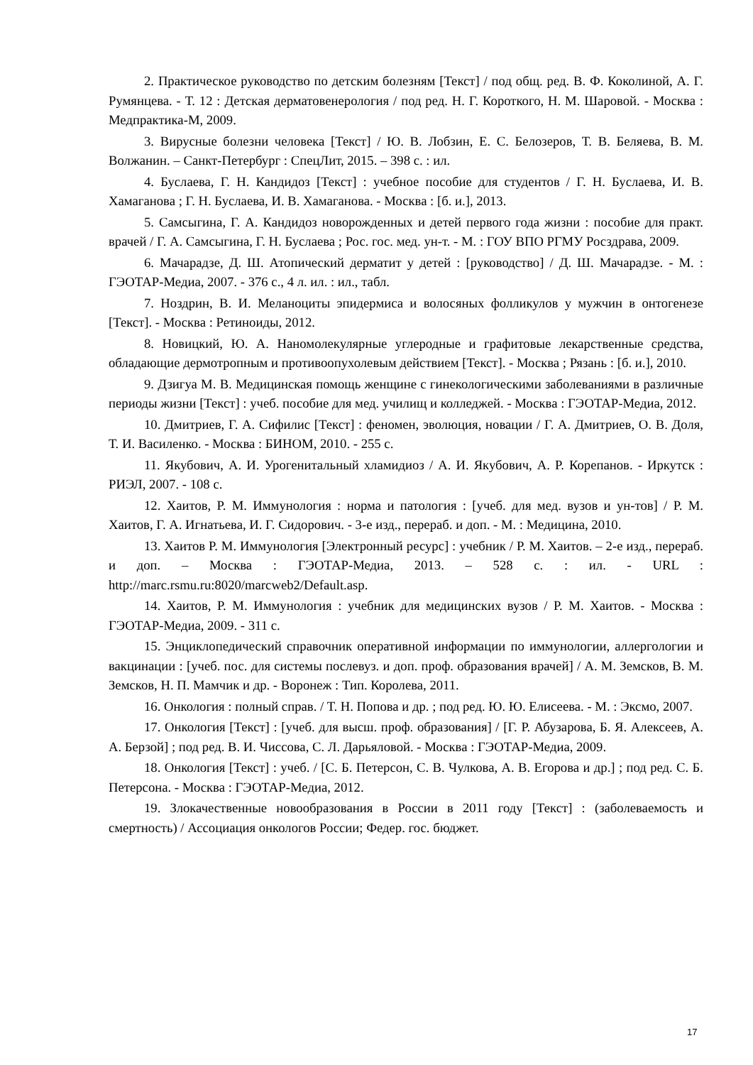2. Практическое руководство по детским болезням [Текст] / под общ. ред. В. Ф. Коколиной, А. Г. Румянцева. - Т. 12 : Детская дерматовенерология / под ред. Н. Г. Короткого, Н. М. Шаровой. - Москва : Медпрактика-М, 2009.
3. Вирусные болезни человека [Текст] / Ю. В. Лобзин, Е. С. Белозеров, Т. В. Беляева, В. М. Волжанин. – Санкт-Петербург : СпецЛит, 2015. – 398 с. : ил.
4. Буслаева, Г. Н. Кандидоз [Текст] : учебное пособие для студентов / Г. Н. Буслаева, И. В. Хамаганова ; Г. Н. Буслаева, И. В. Хамаганова. - Москва : [б. и.], 2013.
5. Самсыгина, Г. А. Кандидоз новорожденных и детей первого года жизни : пособие для практ. врачей / Г. А. Самсыгина, Г. Н. Буслаева ; Рос. гос. мед. ун-т. - М. : ГОУ ВПО РГМУ Росздрава, 2009.
6. Мачарадзе, Д. Ш. Атопический дерматит у детей : [руководство] / Д. Ш. Мачарадзе. - М. : ГЭОТАР-Медиа, 2007. - 376 с., 4 л. ил. : ил., табл.
7. Ноздрин, В. И. Меланоциты эпидермиса и волосяных фолликулов у мужчин в онтогенезе [Текст]. - Москва : Ретиноиды, 2012.
8. Новицкий, Ю. А. Наномолекулярные углеродные и графитовые лекарственные средства, обладающие дермотропным и противоопухолевым действием [Текст]. - Москва ; Рязань : [б. и.], 2010.
9. Дзигуа М. В. Медицинская помощь женщине с гинекологическими заболеваниями в различные периоды жизни [Текст] : учеб. пособие для мед. училищ и колледжей. - Москва : ГЭОТАР-Медиа, 2012.
10. Дмитриев, Г. А. Сифилис [Текст] : феномен, эволюция, новации / Г. А. Дмитриев, О. В. Доля, Т. И. Василенко. - Москва : БИНОМ, 2010. - 255 с.
11. Якубович, А. И. Урогенитальный хламидиоз / А. И. Якубович, А. Р. Корепанов. - Иркутск : РИЭЛ, 2007. - 108 с.
12. Хаитов, Р. М. Иммунология : норма и патология : [учеб. для мед. вузов и ун-тов] / Р. М. Хаитов, Г. А. Игнатьева, И. Г. Сидорович. - 3-е изд., перераб. и доп. - М. : Медицина, 2010.
13. Хаитов Р. М. Иммунология [Электронный ресурс] : учебник / Р. М. Хаитов. – 2-е изд., перераб. и доп. – Москва : ГЭОТАР-Медиа, 2013. – 528 с. : ил. - URL : http://marc.rsmu.ru:8020/marcweb2/Default.asp.
14. Хаитов, Р. М. Иммунология : учебник для медицинских вузов / Р. М. Хаитов. - Москва : ГЭОТАР-Медиа, 2009. - 311 с.
15. Энциклопедический справочник оперативной информации по иммунологии, аллергологии и вакцинации : [учеб. пос. для системы послевуз. и доп. проф. образования врачей] / А. М. Земсков, В. М. Земсков, Н. П. Мамчик и др. - Воронеж : Тип. Королева, 2011.
16. Онкология : полный справ. / Т. Н. Попова и др. ; под ред. Ю. Ю. Елисеева. - М. : Эксмо, 2007.
17. Онкология [Текст] : [учеб. для высш. проф. образования] / [Г. Р. Абузарова, Б. Я. Алексеев, А. А. Берзой] ; под ред. В. И. Чиссова, С. Л. Дарьяловой. - Москва : ГЭОТАР-Медиа, 2009.
18. Онкология [Текст] : учеб. / [С. Б. Петерсон, С. В. Чулкова, А. В. Егорова и др.] ; под ред. С. Б. Петерсона. - Москва : ГЭОТАР-Медиа, 2012.
19. Злокачественные новообразования в России в 2011 году [Текст] : (заболеваемость и смертность) / Ассоциация онкологов России; Федер. гос. бюджет.
17